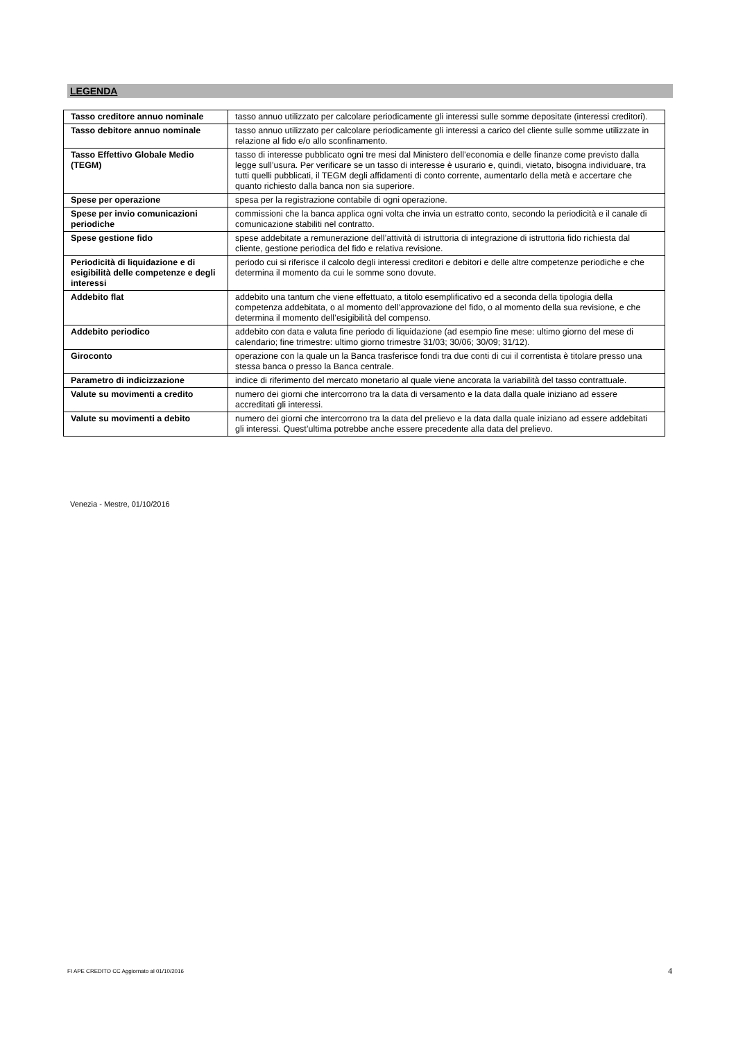LEGENDA
| Tasso creditore annuo nominale | tasso annuo utilizzato per calcolare periodicamente gli interessi sulle somme depositate (interessi creditori). |
| Tasso debitore annuo nominale | tasso annuo utilizzato per calcolare periodicamente gli interessi a carico del cliente sulle somme utilizzate in relazione al fido e/o allo sconfinamento. |
| Tasso Effettivo Globale Medio (TEGM) | tasso di interesse pubblicato ogni tre mesi dal Ministero dell’economia e delle finanze come previsto dalla legge sull’usura. Per verificare se un tasso di interesse è usurario e, quindi, vietato, bisogna individuare, tra tutti quelli pubblicati, il TEGM degli affidamenti di conto corrente, aumentarlo della metà e accertare che quanto richiesto dalla banca non sia superiore. |
| Spese per operazione | spesa per la registrazione contabile di ogni operazione. |
| Spese per invio comunicazioni periodiche | commissioni che la banca applica ogni volta che invia un estratto conto, secondo la periodicità e il canale di comunicazione stabiliti nel contratto. |
| Spese gestione fido | spese addebitate a remunerazione dell’attività di istruttoria di integrazione di istruttoria fido richiesta dal cliente, gestione periodica del fido e relativa revisione. |
| Periodicità di liquidazione e di esigibilità delle competenze e degli interessi | periodo cui si riferisce il calcolo degli interessi creditori e debitori e delle altre competenze periodiche e che determina il momento da cui le somme sono dovute. |
| Addebito flat | addebito una tantum che viene effettuato, a titolo esemplificativo ed a seconda della tipologia della competenza addebitata, o al momento dell’approvazione del fido, o al momento della sua revisione, e che determina il momento dell’esigibilità del compenso. |
| Addebito periodico | addebito con data e valuta fine periodo di liquidazione (ad esempio fine mese: ultimo giorno del mese di calendario; fine trimestre: ultimo giorno trimestre 31/03; 30/06; 30/09; 31/12). |
| Giroconto | operazione con la quale un la Banca trasferisce fondi tra due conti di cui il correntista è titolare presso una stessa banca o presso la Banca centrale. |
| Parametro di indicizzazione | indice di riferimento del mercato monetario al quale viene ancorata la variabilità del tasso contrattuale. |
| Valute su movimenti a credito | numero dei giorni che intercorrono tra la data di versamento e la data dalla quale iniziano ad essere accreditati gli interessi. |
| Valute su movimenti a debito | numero dei giorni che intercorrono tra la data del prelievo e la data dalla quale iniziano ad essere addebitati gli interessi. Quest’ultima potrebbe anche essere precedente alla data del prelievo. |
Venezia - Mestre, 01/10/2016
FI APE CREDITO CC Aggiornato al 01/10/2016
4